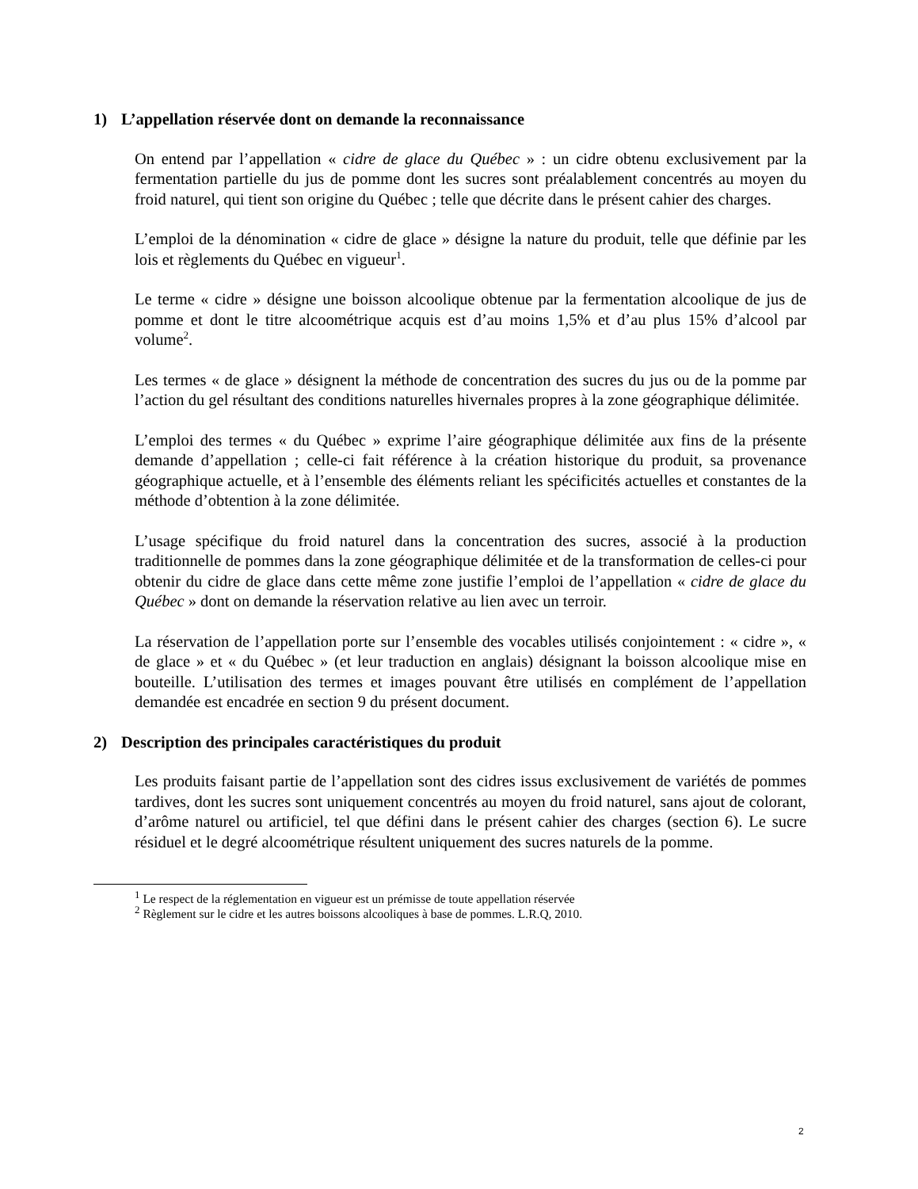1) L’appellation réservée dont on demande la reconnaissance
On entend par l’appellation « cidre de glace du Québec » : un cidre obtenu exclusivement par la fermentation partielle du jus de pomme dont les sucres sont préalablement concentrés au moyen du froid naturel, qui tient son origine du Québec ; telle que décrite dans le présent cahier des charges.
L’emploi de la dénomination « cidre de glace » désigne la nature du produit, telle que définie par les lois et règlements du Québec en vigueur<sup>1</sup>.
Le terme « cidre » désigne une boisson alcoolique obtenue par la fermentation alcoolique de jus de pomme et dont le titre alcoométrique acquis est d’au moins 1,5% et d’au plus 15% d’alcool par volume<sup>2</sup>.
Les termes « de glace » désignent la méthode de concentration des sucres du jus ou de la pomme par l’action du gel résultant des conditions naturelles hivernales propres à la zone géographique délimitée.
L’emploi des termes « du Québec » exprime l’aire géographique délimitée aux fins de la présente demande d’appellation ; celle-ci fait référence à la création historique du produit, sa provenance géographique actuelle, et à l’ensemble des éléments reliant les spécificités actuelles et constantes de la méthode d’obtention à la zone délimitée.
L’usage spécifique du froid naturel dans la concentration des sucres, associé à la production traditionnelle de pommes dans la zone géographique délimitée et de la transformation de celles-ci pour obtenir du cidre de glace dans cette même zone justifie l’emploi de l’appellation « cidre de glace du Québec » dont on demande la réservation relative au lien avec un terroir.
La réservation de l’appellation porte sur l’ensemble des vocables utilisés conjointement : « cidre », « de glace » et « du Québec » (et leur traduction en anglais) désignant la boisson alcoolique mise en bouteille. L’utilisation des termes et images pouvant être utilisés en complément de l’appellation demandée est encadrée en section 9 du présent document.
2) Description des principales caractéristiques du produit
Les produits faisant partie de l’appellation sont des cidres issus exclusivement de variétés de pommes tardives, dont les sucres sont uniquement concentrés au moyen du froid naturel, sans ajout de colorant, d’arôme naturel ou artificiel, tel que défini dans le présent cahier des charges (section 6). Le sucre résiduel et le degré alcoométrique résultent uniquement des sucres naturels de la pomme.
<sup>1</sup> Le respect de la réglementation en vigueur est un prémisse de toute appellation réservée
<sup>2</sup> Règlement sur le cidre et les autres boissons alcooliques à base de pommes. L.R.Q, 2010.
2